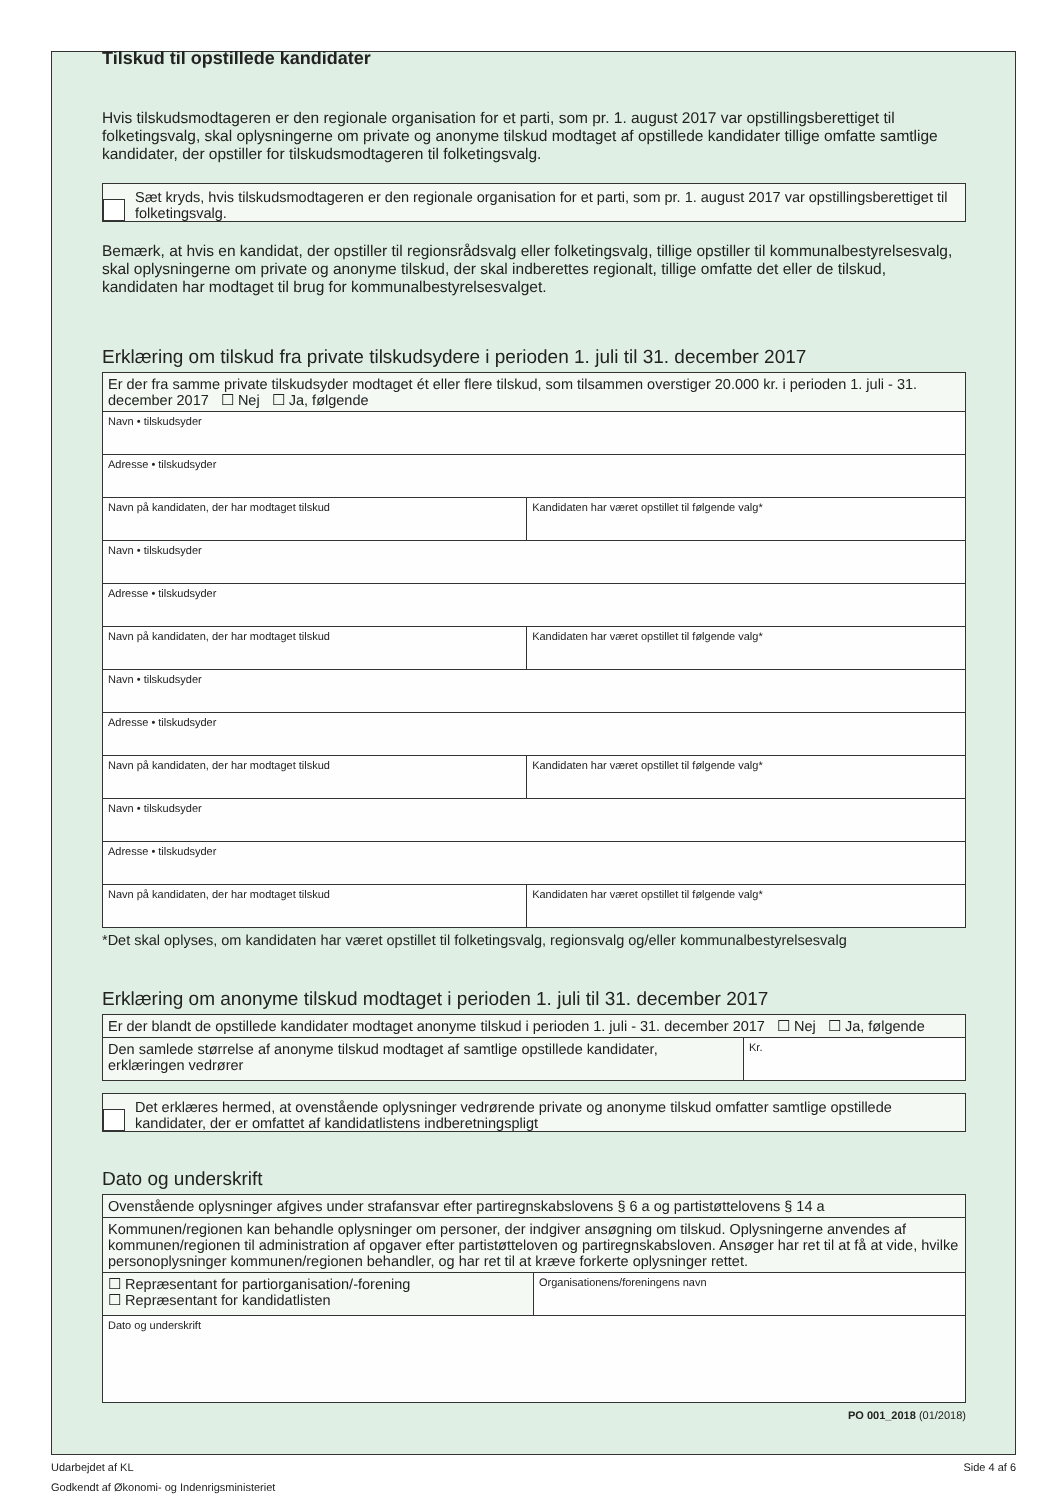Tilskud til opstillede kandidater
Hvis tilskudsmodtageren er den regionale organisation for et parti, som pr. 1. august 2017 var opstillingsberettiget til folketingsvalg, skal oplysningerne om private og anonyme tilskud modtaget af opstillede kandidater tillige omfatte samtlige kandidater, der opstiller for tilskudsmodtageren til folketingsvalg.
Sæt kryds, hvis tilskudsmodtageren er den regionale organisation for et parti, som pr. 1. august 2017 var opstillingsberettiget til folketingsvalg.
Bemærk, at hvis en kandidat, der opstiller til regionsrådsvalg eller folketingsvalg, tillige opstiller til kommunalbestyrelsesvalg, skal oplysningerne om private og anonyme tilskud, der skal indberettes regionalt, tillige omfatte det eller de tilskud, kandidaten har modtaget til brug for kommunalbestyrelsesvalget.
Erklæring om tilskud fra private tilskudsydere i perioden 1. juli til 31. december 2017
| Er der fra samme private tilskudsyder modtaget ét eller flere tilskud, som tilsammen overstiger 20.000 kr. i perioden 1. juli - 31. december 2017 ☐ Nej ☐ Ja, følgende | |
| Navn • tilskudsyder | |
| Adresse • tilskudsyder | |
| Navn på kandidaten, der har modtaget tilskud | Kandidaten har været opstillet til følgende valg* |
| Navn • tilskudsyder | |
| Adresse • tilskudsyder | |
| Navn på kandidaten, der har modtaget tilskud | Kandidaten har været opstillet til følgende valg* |
| Navn • tilskudsyder | |
| Adresse • tilskudsyder | |
| Navn på kandidaten, der har modtaget tilskud | Kandidaten har været opstillet til følgende valg* |
| Navn • tilskudsyder | |
| Adresse • tilskudsyder | |
| Navn på kandidaten, der har modtaget tilskud | Kandidaten har været opstillet til følgende valg* |
*Det skal oplyses, om kandidaten har været opstillet til folketingsvalg, regionsvalg og/eller kommunalbestyrelsesvalg
Erklæring om anonyme tilskud modtaget i perioden 1. juli til 31. december 2017
| Er der blandt de opstillede kandidater modtaget anonyme tilskud i perioden 1. juli - 31. december 2017 ☐ Nej ☐ Ja, følgende | |
| Den samlede størrelse af anonyme tilskud modtaget af samtlige opstillede kandidater, erklæringen vedrører | Kr. |
Det erklæres hermed, at ovenstående oplysninger vedrørende private og anonyme tilskud omfatter samtlige opstillede kandidater, der er omfattet af kandidatlistens indberetningspligt
Dato og underskrift
| Ovenstående oplysninger afgives under strafansvar efter partiregnskabslovens § 6 a og partistøttelovens § 14 a | |
| Kommunen/regionen kan behandle oplysninger om personer, der indgiver ansøgning om tilskud. Oplysningerne anvendes af kommunen/regionen til administration af opgaver efter partistøtteloven og partiregnskabsloven. Ansøger har ret til at få at vide, hvilke personoplysninger kommunen/regionen behandler, og har ret til at kræve forkerte oplysninger rettet. | |
| ☐ Repræsentant for partiorganisation/-forening ☐ Repræsentant for kandidatlisten | Organisationens/foreningens navn |
| Dato og underskrift | |
PO 001_2018 (01/2018)
Udarbejdet af KL Side 4 af 6
Godkendt af Økonomi- og Indenrigsministeriet